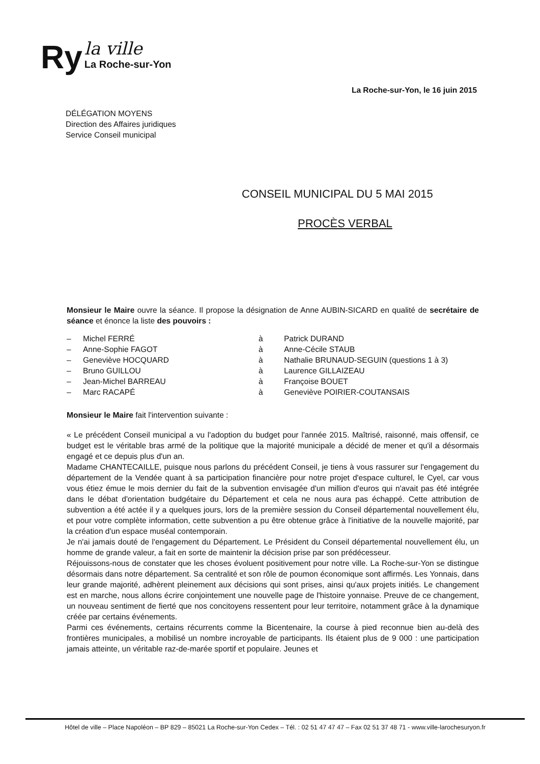Ry
la ville
La Roche-sur-Yon
La Roche-sur-Yon, le 16 juin 2015
DÉLÉGATION MOYENS
Direction des Affaires juridiques
Service Conseil municipal
CONSEIL MUNICIPAL DU 5 MAI 2015
PROCÈS VERBAL
Monsieur le Maire ouvre la séance. Il propose la désignation de Anne AUBIN-SICARD en qualité de secrétaire de séance et énonce la liste des pouvoirs :
| – | Michel FERRÉ | à | Patrick DURAND |
| – | Anne-Sophie FAGOT | à | Anne-Cécile STAUB |
| – | Geneviève HOCQUARD | à | Nathalie BRUNAUD-SEGUIN (questions 1 à 3) |
| – | Bruno GUILLOU | à | Laurence GILLAIZEAU |
| – | Jean-Michel BARREAU | à | Françoise BOUET |
| – | Marc RACAPÉ | à | Geneviève POIRIER-COUTANSAIS |
Monsieur le Maire fait l'intervention suivante :
« Le précédent Conseil municipal a vu l'adoption du budget pour l'année 2015. Maîtrisé, raisonné, mais offensif, ce budget est le véritable bras armé de la politique que la majorité municipale a décidé de mener et qu'il a désormais engagé et ce depuis plus d'un an.
Madame CHANTECAILLE, puisque nous parlons du précédent Conseil, je tiens à vous rassurer sur l'engagement du département de la Vendée quant à sa participation financière pour notre projet d'espace culturel, le Cyel, car vous vous étiez émue le mois dernier du fait de la subvention envisagée d'un million d'euros qui n'avait pas été intégrée dans le débat d'orientation budgétaire du Département et cela ne nous aura pas échappé. Cette attribution de subvention a été actée il y a quelques jours, lors de la première session du Conseil départemental nouvellement élu, et pour votre complète information, cette subvention a pu être obtenue grâce à l'initiative de la nouvelle majorité, par la création d'un espace muséal contemporain.
Je n'ai jamais douté de l'engagement du Département. Le Président du Conseil départemental nouvellement élu, un homme de grande valeur, a fait en sorte de maintenir la décision prise par son prédécesseur.
Réjouissons-nous de constater que les choses évoluent positivement pour notre ville. La Roche-sur-Yon se distingue désormais dans notre département. Sa centralité et son rôle de poumon économique sont affirmés. Les Yonnais, dans leur grande majorité, adhèrent pleinement aux décisions qui sont prises, ainsi qu'aux projets initiés. Le changement est en marche, nous allons écrire conjointement une nouvelle page de l'histoire yonnaise. Preuve de ce changement, un nouveau sentiment de fierté que nos concitoyens ressentent pour leur territoire, notamment grâce à la dynamique créée par certains événements.
Parmi ces événements, certains récurrents comme la Bicentenaire, la course à pied reconnue bien au-delà des frontières municipales, a mobilisé un nombre incroyable de participants. Ils étaient plus de 9 000 : une participation jamais atteinte, un véritable raz-de-marée sportif et populaire. Jeunes et
Hôtel de ville – Place Napoléon – BP 829 – 85021 La Roche-sur-Yon Cedex – Tél. : 02 51 47 47 47 – Fax 02 51 37 48 71 - www.ville-larochesuryon.fr